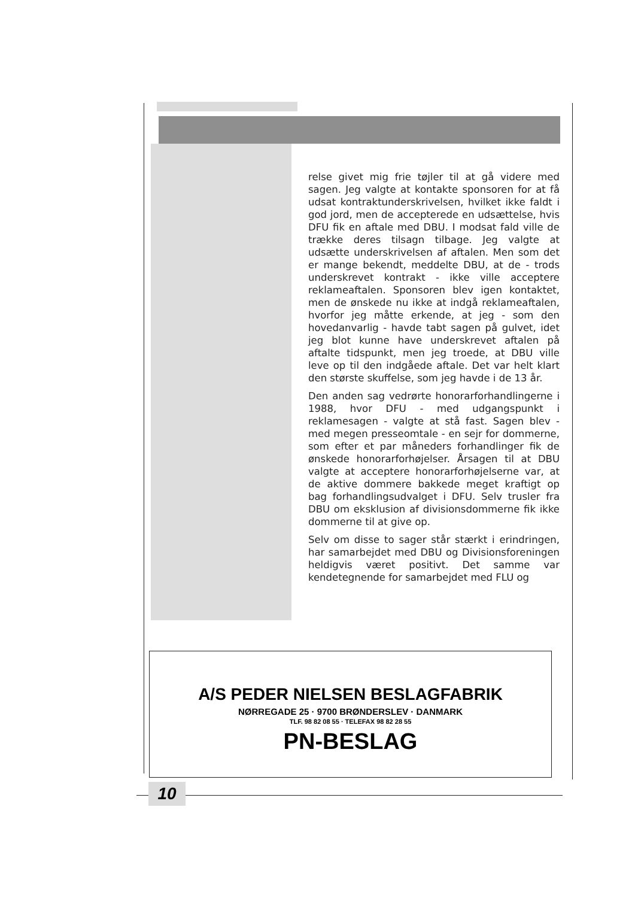relse givet mig frie tøjler til at gå videre med sagen. Jeg valgte at kontakte sponsoren for at få udsat kontraktunderskrivelsen, hvilket ikke faldt i god jord, men de accepterede en udsættelse, hvis DFU fik en aftale med DBU. I modsat fald ville de trække deres tilsagn tilbage. Jeg valgte at udsætte underskrivelsen af aftalen. Men som det er mange bekendt, meddelte DBU, at de - trods underskrevet kontrakt - ikke ville acceptere reklameaftalen. Sponsoren blev igen kontaktet, men de ønskede nu ikke at indgå reklameaftalen, hvorfor jeg måtte erkende, at jeg - som den hovedanvarlig - havde tabt sagen på gulvet, idet jeg blot kunne have underskrevet aftalen på aftalte tidspunkt, men jeg troede, at DBU ville leve op til den indgåede aftale. Det var helt klart den største skuffelse, som jeg havde i de 13 år.
Den anden sag vedrørte honorarforhandlingerne i 1988, hvor DFU - med udgangspunkt i reklamesagen - valgte at stå fast. Sagen blev - med megen presseomtale - en sejr for dommerne, som efter et par måneders forhandlinger fik de ønskede honorarforhøjelser. Årsagen til at DBU valgte at acceptere honorarforhøjelserne var, at de aktive dommere bakkede meget kraftigt op bag forhandlingsudvalget i DFU. Selv trusler fra DBU om eksklusion af divisionsdommerne fik ikke dommerne til at give op.
Selv om disse to sager står stærkt i erindringen, har samarbejdet med DBU og Divisionsforeningen heldigvis været positivt. Det samme var kendetegnende for samarbejdet med FLU og
A/S PEDER NIELSEN BESLAGFABRIK
NØRREGADE 25 · 9700 BRØNDERSLEV · DANMARK
TLF. 98 82 08 55 · TELEFAX 98 82 28 55
PN-BESLAG
10